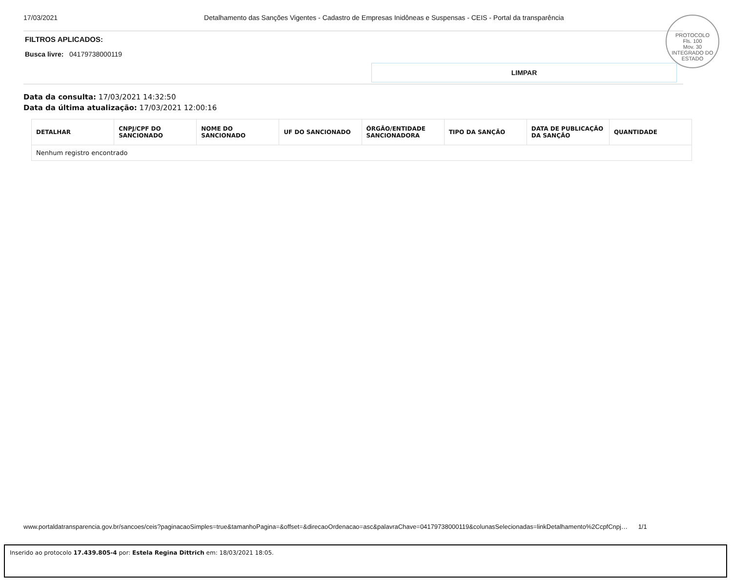17/03/2021 Detalhamento das Sanções Vigentes - Cadastro de Empresas Inidôneas e Suspensas - CEIS - Portal da transparência
PROTOCOLO
Fls. 100
Mov. 30
INTEGRADO DO ESTADO
FILTROS APLICADOS:
Busca livre: 04179738000119
LIMPAR
Data da consulta: 17/03/2021 14:32:50
Data da última atualização: 17/03/2021 12:00:16
| DETALHAR | CNPJ/CPF DO SANCIONADO | NOME DO SANCIONADO | UF DO SANCIONADO | ÓRGÃO/ENTIDADE SANCIONADORA | TIPO DA SANÇÃO | DATA DE PUBLICAÇÃO DA SANÇÃO | QUANTIDADE |
| --- | --- | --- | --- | --- | --- | --- | --- |
| Nenhum registro encontrado | | | | | | | |
www.portaldatransparencia.gov.br/sancoes/ceis?paginacaoSimples=true&tamanhoPagina=&offset=&direcaoOrdenacao=asc&palavraChave=04179738000119&colunasSelecionadas=linkDetalhamento%2CcpfCnpj… 1/1
Inserido ao protocolo 17.439.805-4 por: Estela Regina Dittrich em: 18/03/2021 18:05.